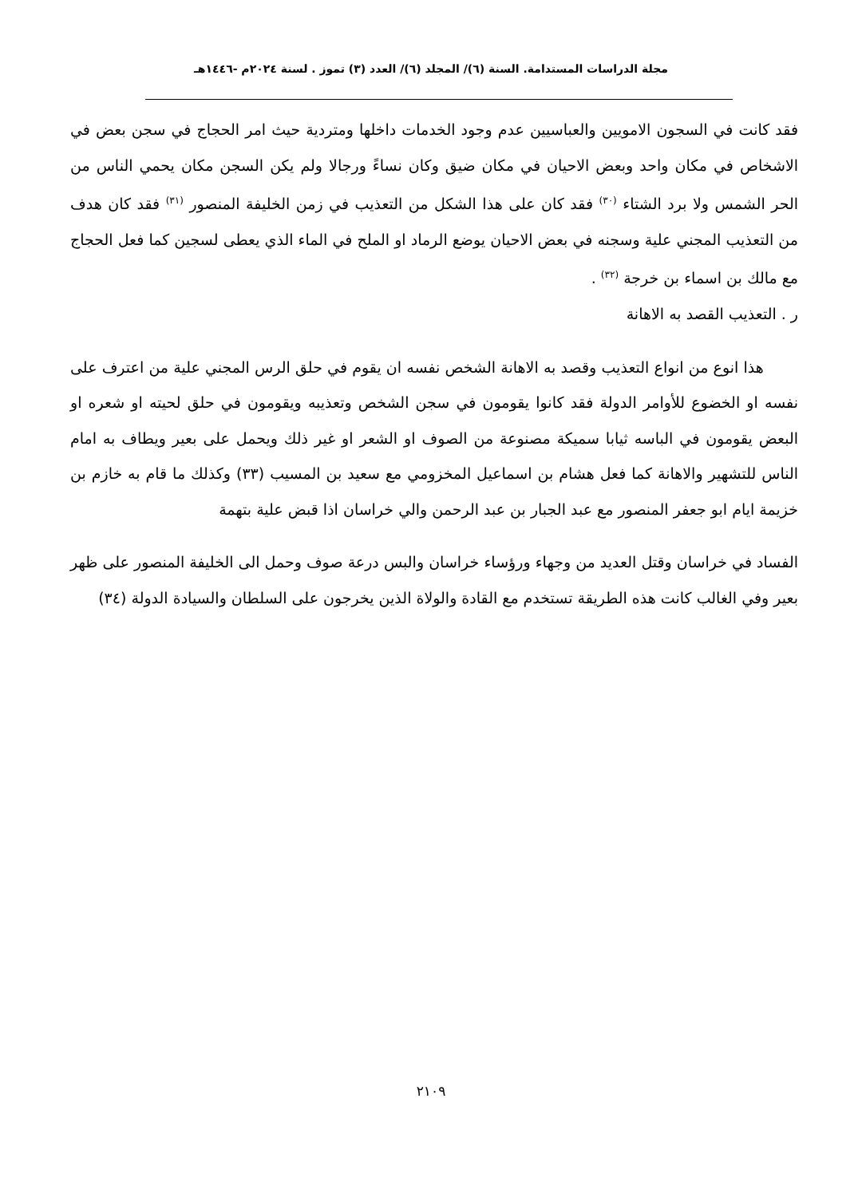مجلة الدراسات المستدامة. السنة (٦)/ المجلد (٦)/ العدد (٣) تموز . لسنة ٢٠٢٤م -١٤٤٦هـ
فقد كانت في السجون الامويين والعباسيين عدم وجود الخدمات داخلها ومتردية حيث امر الحجاج في سجن بعض في الاشخاص في مكان واحد وبعض الاحيان في مكان ضيق وكان نساءً ورجالا ولم يكن السجن مكان يحمي الناس من الحر الشمس ولا برد الشتاء <sup>(٣٠)</sup> فقد كان على هذا الشكل من التعذيب في زمن الخليفة المنصور <sup>(٣١)</sup> فقد كان هدف من التعذيب المجني علية وسجنه في بعض الاحيان يوضع الرماد او الملح في الماء الذي يعطى لسجين كما فعل الحجاج مع مالك بن اسماء بن خرجة <sup>(٣٢)</sup> .
ر . التعذيب القصد به الاهانة
هذا انوع من انواع التعذيب وقصد به الاهانة الشخص نفسه ان يقوم في حلق الرس المجني علية من اعترف على نفسه او الخضوع للأوامر الدولة فقد كانوا يقومون في سجن الشخص وتعذيبه ويقومون في حلق لحيته او شعره او البعض يقومون في الباسه ثيابا سميكة مصنوعة من الصوف او الشعر او غير ذلك ويحمل على بعير ويطاف به امام الناس للتشهير والاهانة كما فعل هشام بن اسماعيل المخزومي مع سعيد بن المسيب (٣٣) وكذلك ما قام به خازم بن خزيمة ايام ابو جعفر المنصور مع عبد الجبار بن عبد الرحمن والي خراسان اذا قبض علية بتهمة
الفساد في خراسان وقتل العديد من وجهاء ورؤساء خراسان والبس درعة صوف وحمل الى الخليفة المنصور على ظهر بعير وفي الغالب كانت هذه الطريقة تستخدم مع القادة والولاة الذين يخرجون على السلطان والسيادة الدولة (٣٤)
٢١٠٩